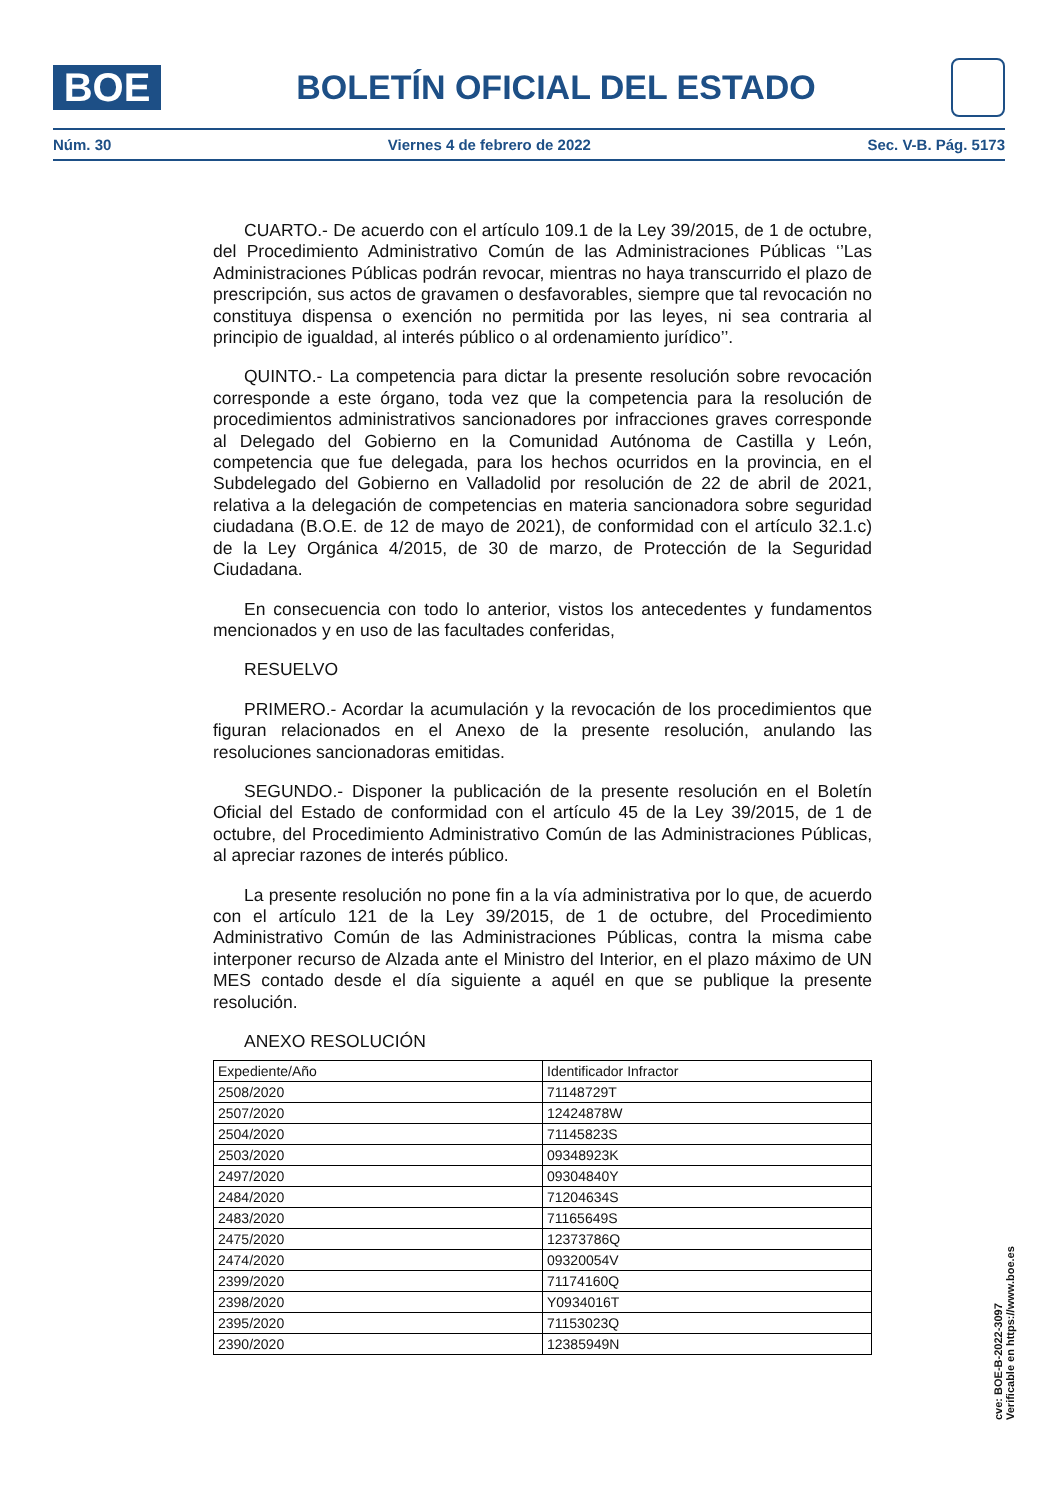BOE
BOLETÍN OFICIAL DEL ESTADO
Núm. 30 Viernes 4 de febrero de 2022 Sec. V-B. Pág. 5173
CUARTO.- De acuerdo con el artículo 109.1 de la Ley 39/2015, de 1 de octubre, del Procedimiento Administrativo Común de las Administraciones Públicas ‘’Las Administraciones Públicas podrán revocar, mientras no haya transcurrido el plazo de prescripción, sus actos de gravamen o desfavorables, siempre que tal revocación no constituya dispensa o exención no permitida por las leyes, ni sea contraria al principio de igualdad, al interés público o al ordenamiento jurídico’’.
QUINTO.- La competencia para dictar la presente resolución sobre revocación corresponde a este órgano, toda vez que la competencia para la resolución de procedimientos administrativos sancionadores por infracciones graves corresponde al Delegado del Gobierno en la Comunidad Autónoma de Castilla y León, competencia que fue delegada, para los hechos ocurridos en la provincia, en el Subdelegado del Gobierno en Valladolid por resolución de 22 de abril de 2021, relativa a la delegación de competencias en materia sancionadora sobre seguridad ciudadana (B.O.E. de 12 de mayo de 2021), de conformidad con el artículo 32.1.c) de la Ley Orgánica 4/2015, de 30 de marzo, de Protección de la Seguridad Ciudadana.
En consecuencia con todo lo anterior, vistos los antecedentes y fundamentos mencionados y en uso de las facultades conferidas,
RESUELVO
PRIMERO.- Acordar la acumulación y la revocación de los procedimientos que figuran relacionados en el Anexo de la presente resolución, anulando las resoluciones sancionadoras emitidas.
SEGUNDO.- Disponer la publicación de la presente resolución en el Boletín Oficial del Estado de conformidad con el artículo 45 de la Ley 39/2015, de 1 de octubre, del Procedimiento Administrativo Común de las Administraciones Públicas, al apreciar razones de interés público.
La presente resolución no pone fin a la vía administrativa por lo que, de acuerdo con el artículo 121 de la Ley 39/2015, de 1 de octubre, del Procedimiento Administrativo Común de las Administraciones Públicas, contra la misma cabe interponer recurso de Alzada ante el Ministro del Interior, en el plazo máximo de UN MES contado desde el día siguiente a aquél en que se publique la presente resolución.
ANEXO RESOLUCIÓN
| Expediente/Año | Identificador Infractor |
| 2508/2020 | 71148729T |
| 2507/2020 | 12424878W |
| 2504/2020 | 71145823S |
| 2503/2020 | 09348923K |
| 2497/2020 | 09304840Y |
| 2484/2020 | 71204634S |
| 2483/2020 | 71165649S |
| 2475/2020 | 12373786Q |
| 2474/2020 | 09320054V |
| 2399/2020 | 71174160Q |
| 2398/2020 | Y0934016T |
| 2395/2020 | 71153023Q |
| 2390/2020 | 12385949N |
cve: BOE-B-2022-3097
Verificable en https://www.boe.es